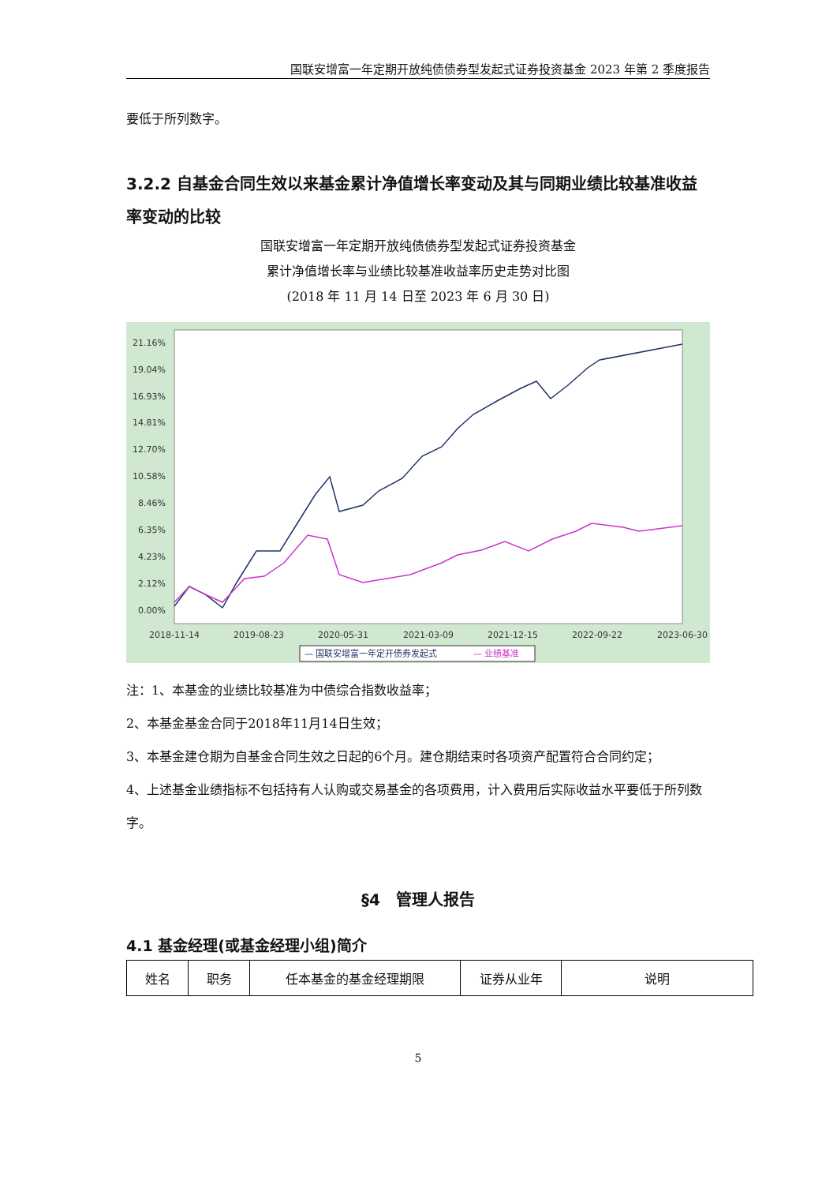国联安增富一年定期开放纯债债券型发起式证券投资基金 2023 年第 2 季度报告
要低于所列数字。
3.2.2 自基金合同生效以来基金累计净值增长率变动及其与同期业绩比较基准收益率变动的比较
国联安增富一年定期开放纯债债券型发起式证券投资基金
累计净值增长率与业绩比较基准收益率历史走势对比图
(2018 年 11 月 14 日至 2023 年 6 月 30 日)
21.16%
19.04%
16.93%
14.81%
12.70%
10.58%
8.46%
6.35%
4.23%
2.12%
0.00%
2018-11-14
2019-08-23
2020-05-31
2021-03-09
2021-12-15
2022-09-22
2023-06-30
— 国联安增富一年定开债券发起式
— 业绩基准
注：1、本基金的业绩比较基准为中债综合指数收益率；
2、本基金基金合同于2018年11月14日生效；
3、本基金建仓期为自基金合同生效之日起的6个月。建仓期结束时各项资产配置符合合同约定；
4、上述基金业绩指标不包括持有人认购或交易基金的各项费用，计入费用后实际收益水平要低于所列数字。
§4　管理人报告
4.1 基金经理(或基金经理小组)简介
| 姓名 | 职务 | 任本基金的基金经理期限 | 证券从业年 | 说明 |
5